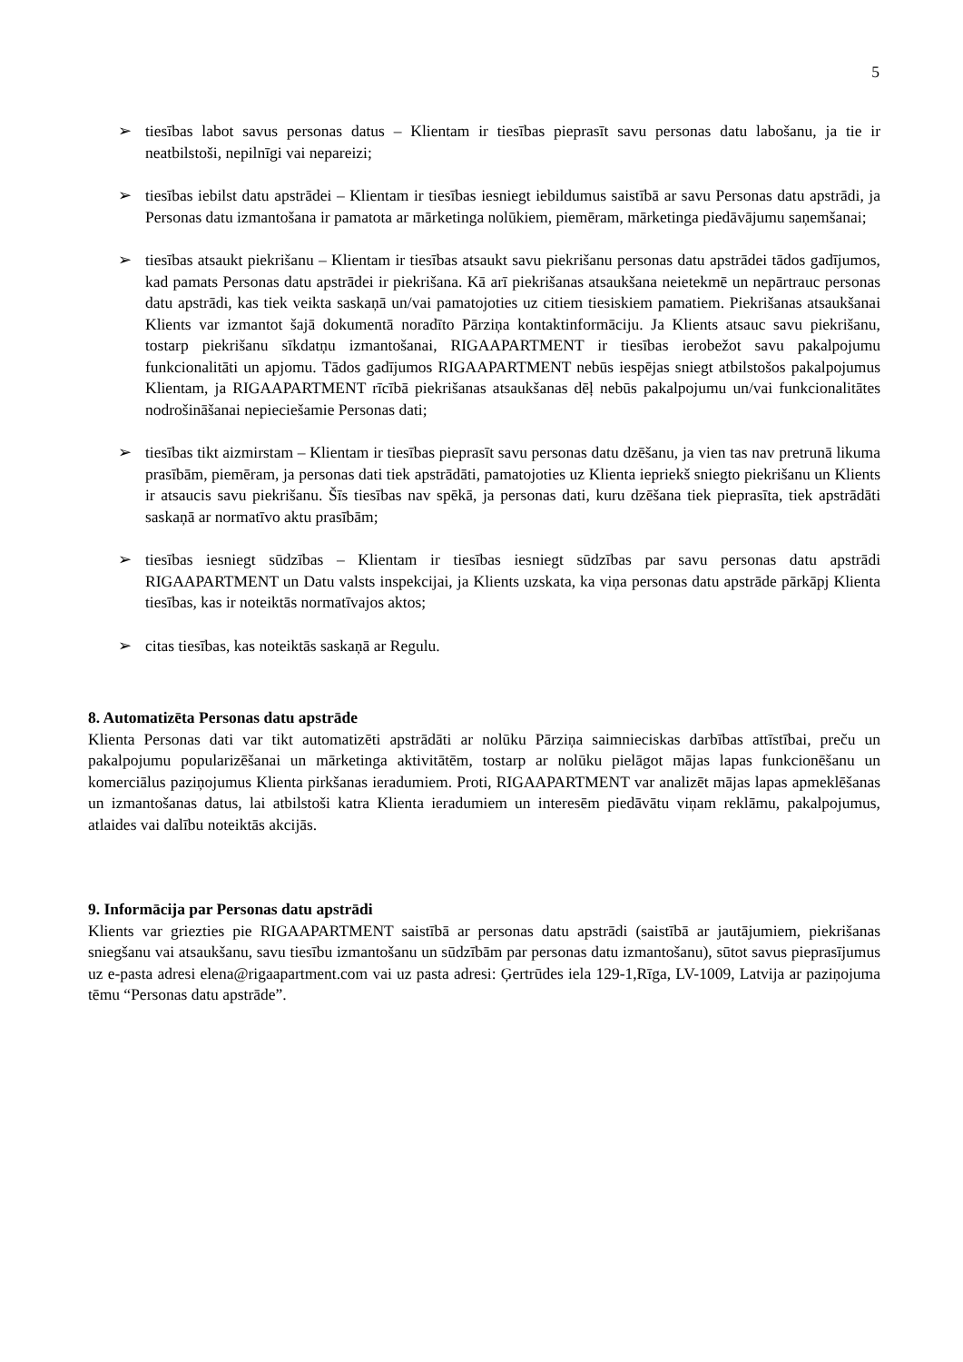5
➢ tiesības labot savus personas datus – Klientam ir tiesības pieprasīt savu personas datu labošanu, ja tie ir neatbilstoši, nepilnīgi vai nepareizi;
➢ tiesības iebilst datu apstrādei – Klientam ir tiesības iesniegt iebildumus saistībā ar savu Personas datu apstrādi, ja Personas datu izmantošana ir pamatota ar mārketinga nolūkiem, piemēram, mārketinga piedāvājumu saņemšanai;
➢ tiesības atsaukt piekrišanu – Klientam ir tiesības atsaukt savu piekrišanu personas datu apstrādei tādos gadījumos, kad pamats Personas datu apstrādei ir piekrišana. Kā arī piekrišanas atsaukšana neietekmē un nepārtrauc personas datu apstrādi, kas tiek veikta saskaņā un/vai pamatojoties uz citiem tiesiskiem pamatiem. Piekrišanas atsaukšanai Klients var izmantot šajā dokumentā noradīto Pārziņa kontaktinformāciju. Ja Klients atsauc savu piekrišanu, tostarp piekrišanu sīkdatņu izmantošanai, RIGAAPARTMENT ir tiesības ierobežot savu pakalpojumu funkcionalitāti un apjomu. Tādos gadījumos RIGAAPARTMENT nebūs iespējas sniegt atbilstošos pakalpojumus Klientam, ja RIGAAPARTMENT rīcībā piekrišanas atsaukšanas dēļ nebūs pakalpojumu un/vai funkcionalitātes nodrošināšanai nepieciešamie Personas dati;
➢ tiesības tikt aizmirstam – Klientam ir tiesības pieprasīt savu personas datu dzēšanu, ja vien tas nav pretrunā likuma prasībām, piemēram, ja personas dati tiek apstrādāti, pamatojoties uz Klienta iepriekš sniegto piekrišanu un Klients ir atsaucis savu piekrišanu. Šīs tiesības nav spēkā, ja personas dati, kuru dzēšana tiek pieprasīta, tiek apstrādāti saskaņā ar normatīvo aktu prasībām;
➢ tiesības iesniegt sūdzības – Klientam ir tiesības iesniegt sūdzības par savu personas datu apstrādi RIGAAPARTMENT un Datu valsts inspekcijai, ja Klients uzskata, ka viņa personas datu apstrāde pārkāpj Klienta tiesības, kas ir noteiktās normatīvajos aktos;
➢ citas tiesības, kas noteiktās saskaņā ar Regulu.
8. Automatizēta Personas datu apstrāde
Klienta Personas dati var tikt automatizēti apstrādāti ar nolūku Pārziņa saimnieciskas darbības attīstībai, preču un pakalpojumu popularizēšanai un mārketinga aktivitātēm, tostarp ar nolūku pielāgot mājas lapas funkcionēšanu un komerciālus paziņojumus Klienta pirkšanas ieradumiem. Proti, RIGAAPARTMENT var analizēt mājas lapas apmeklēšanas un izmantošanas datus, lai atbilstoši katra Klienta ieradumiem un interesēm piedāvātu viņam reklāmu, pakalpojumus, atlaides vai dalību noteiktās akcijās.
9. Informācija par Personas datu apstrādi
Klients var griezties pie RIGAAPARTMENT saistībā ar personas datu apstrādi (saistībā ar jautājumiem, piekrišanas sniegšanu vai atsaukšanu, savu tiesību izmantošanu un sūdzībām par personas datu izmantošanu), sūtot savus pieprasījumus uz e-pasta adresi elena@rigaapartment.com vai uz pasta adresi: Ģertrūdes iela 129-1,Rīga, LV-1009, Latvija ar paziņojuma tēmu “Personas datu apstrāde”.